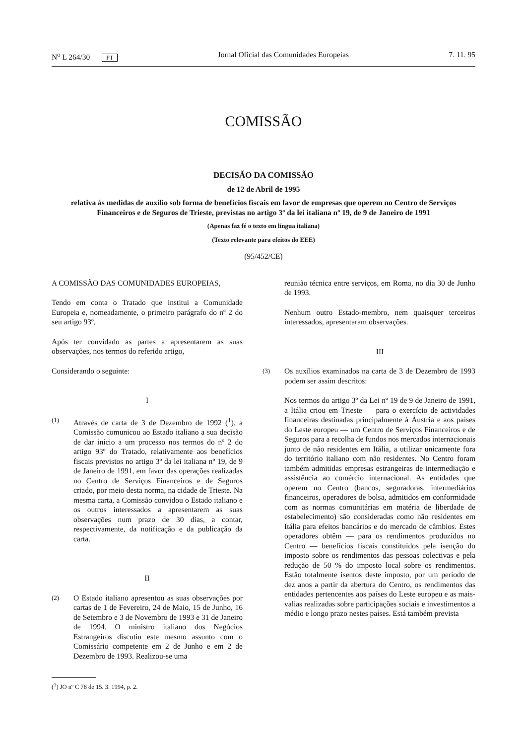N<sup>o</sup> L 264/30 PT Jornal Oficial das Comunidades Europeias 7. 11. 95
COMISSÃO
DECISÃO DA COMISSÃO
de 12 de Abril de 1995
relativa às medidas de auxílio sob forma de benefícios fiscais em favor de empresas que operem no Centro de Serviços Financeiros e de Seguros de Trieste, previstas no artigo 3º da lei italiana nº 19, de 9 de Janeiro de 1991
(Apenas faz fé o texto em língua italiana)
(Texto relevante para efeitos do EEE)
(95/452/CE)
A COMISSÃO DAS COMUNIDADES EUROPEIAS,
Tendo em conta o Tratado que institui a Comunidade Europeia e, nomeadamente, o primeiro parágrafo do nº 2 do seu artigo 93º,
Após ter convidado as partes a apresentarem as suas observações, nos termos do referido artigo,
Considerando o seguinte:
I
(1)
Através de carta de 3 de Dezembro de 1992 (<sup>1</sup>), a Comissão comunicou ao Estado italiano a sua decisão de dar início a um processo nos termos do nº 2 do artigo 93º do Tratado, relativamente aos benefícios fiscais previstos no artigo 3º da lei italiana nº 19, de 9 de Janeiro de 1991, em favor das operações realizadas no Centro de Serviços Financeiros e de Seguros criado, por meio desta norma, na cidade de Trieste. Na mesma carta, a Comissão convidou o Estado italiano e os outros interessados a apresentarem as suas observações num prazo de 30 dias, a contar, respectivamente, da notificação e da publicação da carta.
II
(2)
O Estado italiano apresentou as suas observações por cartas de 1 de Fevereiro, 24 de Maio, 15 de Junho, 16 de Setembro e 3 de Novembro de 1993 e 31 de Janeiro de 1994. O ministro italiano dos Negócios Estrangeiros discutiu este mesmo assunto com o Comissário competente em 2 de Junho e em 2 de Dezembro de 1993. Realizou-se uma
(<sup>1</sup>) JO nº C 78 de 15. 3. 1994, p. 2.
reunião técnica entre serviços, em Roma, no dia 30 de Junho de 1993.
Nenhum outro Estado-membro, nem quaisquer terceiros interessados, apresentaram observações.
III
(3)
Os auxílios examinados na carta de 3 de Dezembro de 1993 podem ser assim descritos:
Nos termos do artigo 3º da Lei nº 19 de 9 de Janeiro de 1991, a Itália criou em Trieste — para o exercício de actividades financeiras destinadas principalmente à Áustria e aos países do Leste europeu — um Centro de Serviços Financeiros e de Seguros para a recolha de fundos nos mercados internacionais junto de não residentes em Itália, a utilizar unicamente fora do território italiano com não residentes. No Centro foram também admitidas empresas estrangeiras de intermediação e assistência ao comércio internacional. As entidades que operem no Centro (bancos, seguradoras, intermediários financeiros, operadores de bolsa, admitidos em conformidade com as normas comunitárias em matéria de liberdade de estabelecimento) são consideradas como não residentes em Itália para efeitos bancários e do mercado de câmbios. Estes operadores obtêm — para os rendimentos produzidos no Centro — benefícios fiscais constituídos pela isenção do imposto sobre os rendimentos das pessoas colectivas e pela redução de 50 % do imposto local sobre os rendimentos. Estão totalmente isentos deste imposto, por um período de dez anos a partir da abertura do Centro, os rendimentos das entidades pertencentes aos países do Leste europeu e as mais-valias realizadas sobre participações sociais e investimentos a médio e longo prazo nestes países. Está também prevista